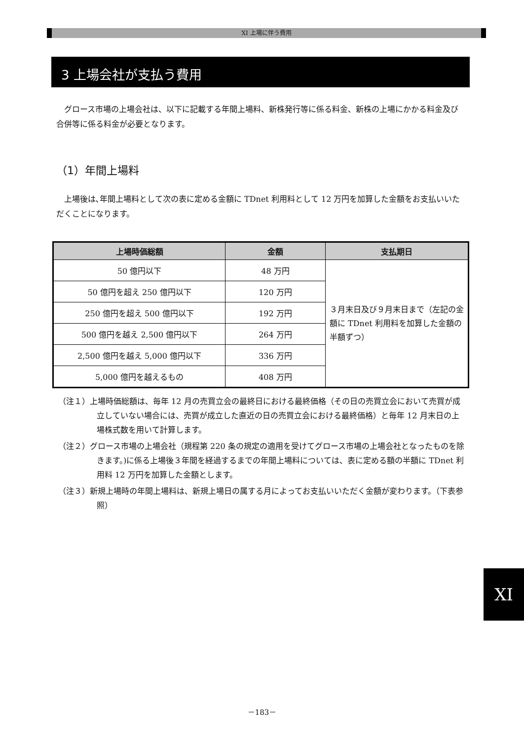XI 上場に伴う費用
3 上場会社が支払う費用
グロース市場の上場会社は、以下に記載する年間上場料、新株発行等に係る料金、新株の上場にかかる料金及び合併等に係る料金が必要となります。
（1）年間上場料
上場後は､年間上場料として次の表に定める金額に TDnet 利用料として 12 万円を加算した金額をお支払いいただくことになります。
| 上場時価総額 | 金額 | 支払期日 |
| --- | --- | --- |
| 50 億円以下 | 48 万円 | ３月末日及び９月末日まで（左記の金額に TDnet 利用料を加算した金額の半額ずつ） |
| 50 億円を超え 250 億円以下 | 120 万円 | |
| 250 億円を超え 500 億円以下 | 192 万円 | |
| 500 億円を越え 2,500 億円以下 | 264 万円 | |
| 2,500 億円を越え 5,000 億円以下 | 336 万円 | |
| 5,000 億円を越えるもの | 408 万円 | |
（注１）上場時価総額は、毎年 12 月の売買立会の最終日における最終価格（その日の売買立会において売買が成立していない場合には、売買が成立した直近の日の売買立会における最終価格）と毎年 12 月末日の上場株式数を用いて計算します。
（注２）グロース市場の上場会社（規程第 220 条の規定の適用を受けてグロース市場の上場会社となったものを除きます。)に係る上場後３年間を経過するまでの年間上場料については、表に定める額の半額に TDnet 利用料 12 万円を加算した金額とします。
（注３）新規上場時の年間上場料は、新規上場日の属する月によってお支払いいただく金額が変わります。（下表参照）
XI
－183－